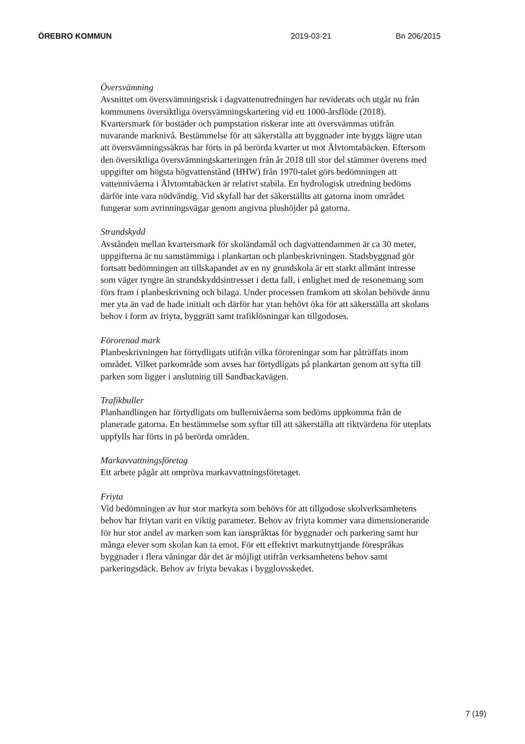ÖREBRO KOMMUN 2019-03-21 Bn 206/2015
Översvämning
Avsnittet om översvämningsrisk i dagvattenutredningen har reviderats och utgår nu från kommunens översiktliga översvämningskartering vid ett 1000-årsflöde (2018). Kvartersmark för bostäder och pumpstation riskerar inte att översvämmas utifrån nuvarande marknivå. Bestämmelse för att säkerställa att byggnader inte byggs lägre utan att översvämningssäkras har förts in på berörda kvarter ut mot Älvtomtabäcken. Eftersom den översiktliga översvämningskarteringen från år 2018 till stor del stämmer överens med uppgifter om högsta högvattenstånd (HHW) från 1970-talet görs bedömningen att vattennivåerna i Älvtomtabäcken är relativt stabila. En hydrologisk utredning bedöms därför inte vara nödvändig. Vid skyfall har det säkerställts att gatorna inom området fungerar som avrinningsvägar genom angivna plushöjder på gatorna.
Strandskydd
Avstånden mellan kvartersmark för skoländamål och dagvattendammen är ca 30 meter, uppgifterna är nu samstämmiga i plankartan och planbeskrivningen. Stadsbyggnad gör fortsatt bedömningen att tillskapandet av en ny grundskola är ett starkt allmänt intresse som väger tyngre än strandskyddsintresset i detta fall, i enlighet med de resonemang som förs fram i planbeskrivning och bilaga. Under processen framkom att skolan behövde ännu mer yta än vad de hade initialt och därför har ytan behövt öka för att säkerställa att skolans behov i form av friyta, byggrätt samt trafiklösningar kan tillgodoses.
Förorenad mark
Planbeskrivningen har förtydligats utifrån vilka föroreningar som har påträffats inom området. Vilket parkområde som avses har förtydligats på plankartan genom att syfta till parken som ligger i anslutning till Sandbackavägen.
Trafikbuller
Planhandlingen har förtydligats om bullernivåerna som bedöms uppkomma från de planerade gatorna. En bestämmelse som syftar till att säkerställa att riktvärdena för uteplats uppfylls har förts in på berörda områden.
Markavvattningsföretag
Ett arbete pågår att ompröva markavvattningsföretaget.
Friyta
Vid bedömningen av hur stor markyta som behövs för att tillgodose skolverksamhetens behov har friytan varit en viktig parameter. Behov av friyta kommer vara dimensionerande för hur stor andel av marken som kan ianspråktas för byggnader och parkering samt hur många elever som skolan kan ta emot. För ett effektivt markutnyttjande förespråkas byggnader i flera våningar där det är möjligt utifrån verksamhetens behov samt parkeringsdäck. Behov av friyta bevakas i bygglovsskedet.
7 (19)